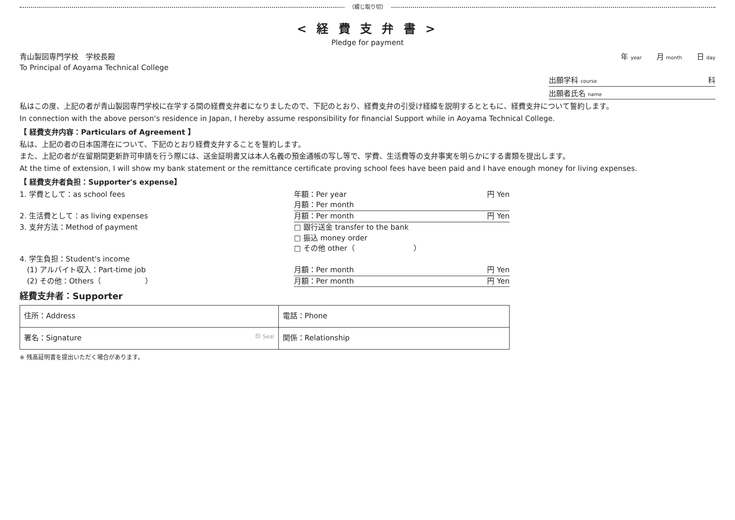（綴じ取り切）
< 経 費 支 弁 書 >
Pledge for payment
青山製図専門学校　学校長殿
To Principal of Aoyama Technical College
年 year 月 month 日 day
出願学科 course 科
出願者氏名 name
私はこの度、上記の者が青山製図専門学校に在学する間の経費支弁者になりましたので、下記のとおり、経費支弁の引受け経緯を説明するとともに、経費支弁について誓約します。
In connection with the above person's residence in Japan, I hereby assume responsibility for financial Support while in Aoyama Technical College.
【 経費支弁内容：Particulars of Agreement 】
私は、上記の者の日本国滞在について、下記のとおり経費支弁することを誓約します。
また、上記の者が在留期間更新許可申請を行う際には、送金証明書又は本人名義の預金通帳の写し等で、学費、生活費等の支弁事実を明らかにする書類を提出します。
At the time of extension, I will show my bank statement or the remittance certificate proving school fees have been paid and I have enough money for living expenses.
【 経費支弁者負担：Supporter's expense】
1. 学費として：as school fees 年額：Per year
月額：Per month 円 Yen
2. 生活費として：as living expenses
月額：Per month 円 Yen
3. 支弁方法：Method of payment □ 銀行送金 transfer to the bank
□ 振込 money order
□ その他 other（　　　　　　　　）
4. 学生負担：Student's income
　(1) アルバイト収入：Part-time job
月額：Per month 円 Yen
　(2) その他：Others（　　　　　　） 月額：Per month 円 Yen
経費支弁者：Supporter
| 住所：Address | 電話：Phone |
| 署名：Signature 印 Seal | 関係：Relationship |
※ 残高証明書を提出いただく場合があります。